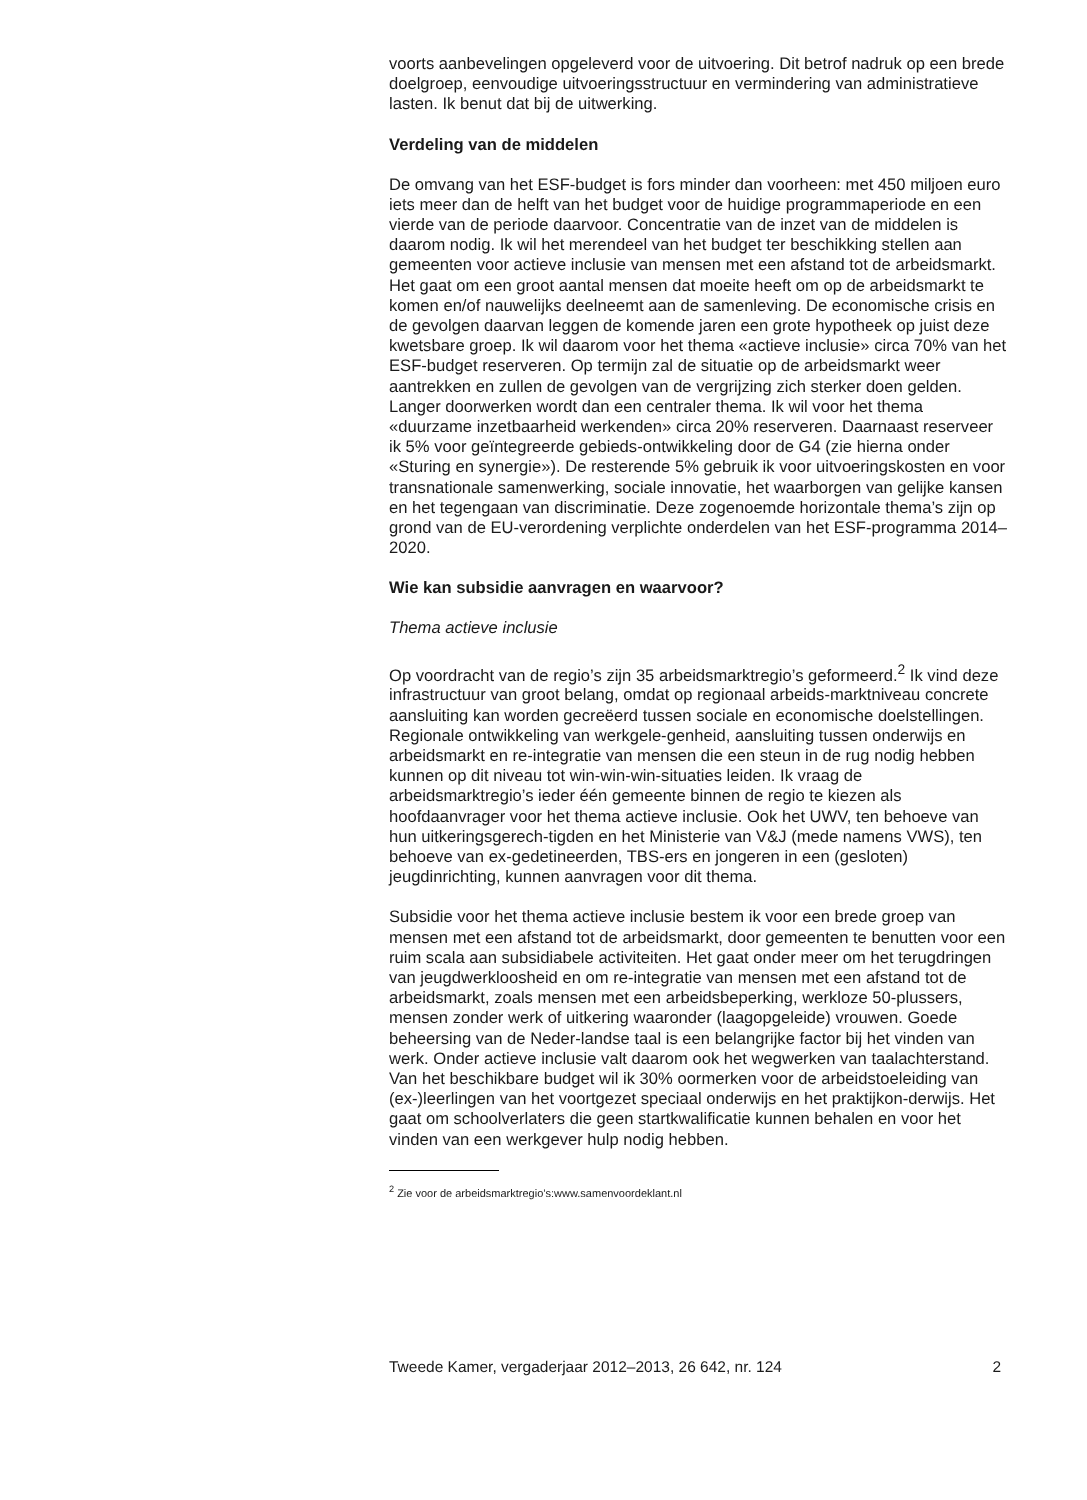voorts aanbevelingen opgeleverd voor de uitvoering. Dit betrof nadruk op een brede doelgroep, eenvoudige uitvoeringsstructuur en vermindering van administratieve lasten. Ik benut dat bij de uitwerking.
Verdeling van de middelen
De omvang van het ESF-budget is fors minder dan voorheen: met 450 miljoen euro iets meer dan de helft van het budget voor de huidige programmaperiode en een vierde van de periode daarvoor. Concentratie van de inzet van de middelen is daarom nodig. Ik wil het merendeel van het budget ter beschikking stellen aan gemeenten voor actieve inclusie van mensen met een afstand tot de arbeidsmarkt. Het gaat om een groot aantal mensen dat moeite heeft om op de arbeidsmarkt te komen en/of nauwelijks deelneemt aan de samenleving. De economische crisis en de gevolgen daarvan leggen de komende jaren een grote hypotheek op juist deze kwetsbare groep. Ik wil daarom voor het thema «actieve inclusie» circa 70% van het ESF-budget reserveren. Op termijn zal de situatie op de arbeidsmarkt weer aantrekken en zullen de gevolgen van de vergrijzing zich sterker doen gelden. Langer doorwerken wordt dan een centraler thema. Ik wil voor het thema «duurzame inzetbaarheid werkenden» circa 20% reserveren. Daarnaast reserveer ik 5% voor geïntegreerde gebieds-ontwikkeling door de G4 (zie hierna onder «Sturing en synergie»). De resterende 5% gebruik ik voor uitvoeringskosten en voor transnationale samenwerking, sociale innovatie, het waarborgen van gelijke kansen en het tegengaan van discriminatie. Deze zogenoemde horizontale thema’s zijn op grond van de EU-verordening verplichte onderdelen van het ESF-programma 2014–2020.
Wie kan subsidie aanvragen en waarvoor?
Thema actieve inclusie
Op voordracht van de regio’s zijn 35 arbeidsmarktregio’s geformeerd.<sup>2</sup> Ik vind deze infrastructuur van groot belang, omdat op regionaal arbeids-marktniveau concrete aansluiting kan worden gecreëerd tussen sociale en economische doelstellingen. Regionale ontwikkeling van werkgele-genheid, aansluiting tussen onderwijs en arbeidsmarkt en re-integratie van mensen die een steun in de rug nodig hebben kunnen op dit niveau tot win-win-win-situaties leiden. Ik vraag de arbeidsmarktregio’s ieder één gemeente binnen de regio te kiezen als hoofdaanvrager voor het thema actieve inclusie. Ook het UWV, ten behoeve van hun uitkeringsgerech-tigden en het Ministerie van V&J (mede namens VWS), ten behoeve van ex-gedetineerden, TBS-ers en jongeren in een (gesloten) jeugdinrichting, kunnen aanvragen voor dit thema.
Subsidie voor het thema actieve inclusie bestem ik voor een brede groep van mensen met een afstand tot de arbeidsmarkt, door gemeenten te benutten voor een ruim scala aan subsidiabele activiteiten. Het gaat onder meer om het terugdringen van jeugdwerkloosheid en om re-integratie van mensen met een afstand tot de arbeidsmarkt, zoals mensen met een arbeidsbeperking, werkloze 50-plussers, mensen zonder werk of uitkering waaronder (laagopgeleide) vrouwen. Goede beheersing van de Neder-landse taal is een belangrijke factor bij het vinden van werk. Onder actieve inclusie valt daarom ook het wegwerken van taalachterstand. Van het beschikbare budget wil ik 30% oormerken voor de arbeidstoeleiding van (ex-)leerlingen van het voortgezet speciaal onderwijs en het praktijkon-derwijs. Het gaat om schoolverlaters die geen startkwalificatie kunnen behalen en voor het vinden van een werkgever hulp nodig hebben.
<sup>2</sup> Zie voor de arbeidsmarktregio’s:www.samenvoordeklant.nl
Tweede Kamer, vergaderjaar 2012–2013, 26 642, nr. 124 2